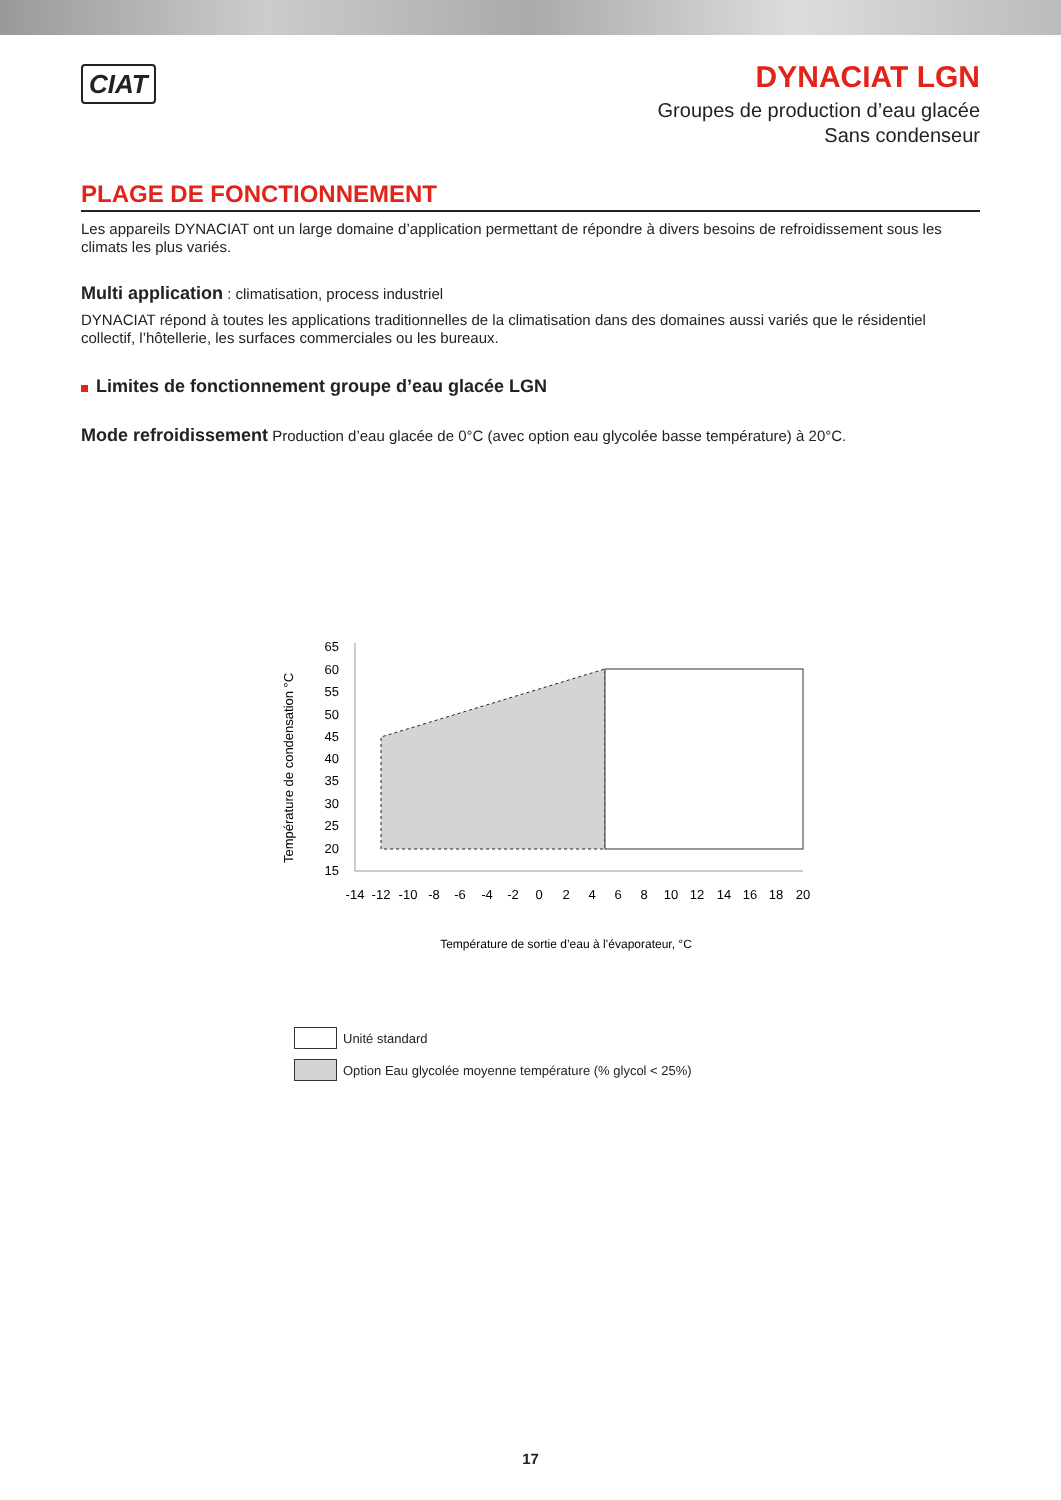CIAT
DYNACIAT LGN
Groupes de production d’eau glacée
Sans condenseur
PLAGE DE FONCTIONNEMENT
Les appareils DYNACIAT ont un large domaine d’application permettant de répondre à divers besoins de refroidissement sous les climats les plus variés.
Multi application : climatisation, process industriel
DYNACIAT répond à toutes les applications traditionnelles de la climatisation dans des domaines aussi variés que le résidentiel collectif, l’hôtellerie, les surfaces commerciales ou les bureaux.
Limites de fonctionnement groupe d’eau glacée LGN
Mode refroidissement Production d’eau glacée de 0°C (avec option eau glycolée basse température) à 20°C.
Température de condensation °C
65
60
55
50
45
40
35
30
25
20
15
-14
-12
-10
-8
-6
-4
-2
0
2
4
6
8
10
12
14
16
18
20
Température de sortie d’eau à l’évaporateur, °C
Unité standard
Option Eau glycolée moyenne température (% glycol < 25%)
17